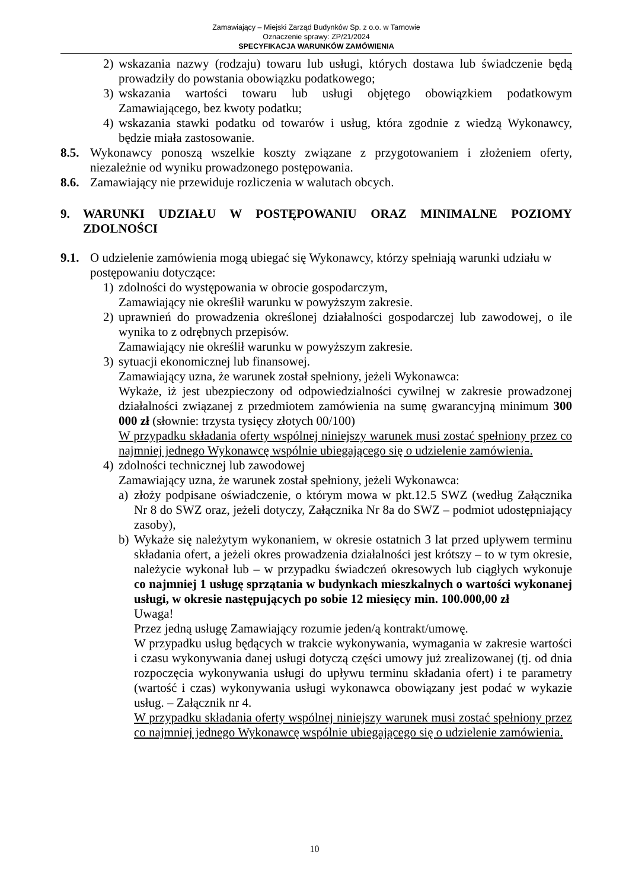Zamawiający – Miejski Zarząd Budynków Sp. z o.o. w Tarnowie
Oznaczenie sprawy: ZP/21/2024
SPECYFIKACJA WARUNKÓW ZAMÓWIENIA
2) wskazania nazwy (rodzaju) towaru lub usługi, których dostawa lub świadczenie będą prowadziły do powstania obowiązku podatkowego;
3) wskazania wartości towaru lub usługi objętego obowiązkiem podatkowym Zamawiającego, bez kwoty podatku;
4) wskazania stawki podatku od towarów i usług, która zgodnie z wiedzą Wykonawcy, będzie miała zastosowanie.
8.5.
Wykonawcy ponoszą wszelkie koszty związane z przygotowaniem i złożeniem oferty, niezależnie od wyniku prowadzonego postępowania.
8.6.
Zamawiający nie przewiduje rozliczenia w walutach obcych.
9. WARUNKI UDZIAŁU W POSTĘPOWANIU ORAZ MINIMALNE POZIOMY ZDOLNOŚCI
9.1.
O udzielenie zamówienia mogą ubiegać się Wykonawcy, którzy spełniają warunki udziału w postępowaniu dotyczące:
1) zdolności do występowania w obrocie gospodarczym,
Zamawiający nie określił warunku w powyższym zakresie.
2) uprawnień do prowadzenia określonej działalności gospodarczej lub zawodowej, o ile wynika to z odrębnych przepisów.
Zamawiający nie określił warunku w powyższym zakresie.
3) sytuacji ekonomicznej lub finansowej.
Zamawiający uzna, że warunek został spełniony, jeżeli Wykonawca:
Wykaże, iż jest ubezpieczony od odpowiedzialności cywilnej w zakresie prowadzonej działalności związanej z przedmiotem zamówienia na sumę gwarancyjną minimum 300 000 zł (słownie: trzysta tysięcy złotych 00/100)
W przypadku składania oferty wspólnej niniejszy warunek musi zostać spełniony przez co najmniej jednego Wykonawcę wspólnie ubiegającego się o udzielenie zamówienia.
4) zdolności technicznej lub zawodowej
Zamawiający uzna, że warunek został spełniony, jeżeli Wykonawca:
a) złoży podpisane oświadczenie, o którym mowa w pkt.12.5 SWZ (według Załącznika Nr 8 do SWZ oraz, jeżeli dotyczy, Załącznika Nr 8a do SWZ – podmiot udostępniający zasoby),
b) Wykaże się należytym wykonaniem, w okresie ostatnich 3 lat przed upływem terminu składania ofert, a jeżeli okres prowadzenia działalności jest krótszy – to w tym okresie, należycie wykonał lub – w przypadku świadczeń okresowych lub ciągłych wykonuje co najmniej 1 usługę sprzątania w budynkach mieszkalnych o wartości wykonanej usługi, w okresie następujących po sobie 12 miesięcy min. 100.000,00 zł
Uwaga!
Przez jedną usługę Zamawiający rozumie jeden/ą kontrakt/umowę.
W przypadku usług będących w trakcie wykonywania, wymagania w zakresie wartości i czasu wykonywania danej usługi dotyczą części umowy już zrealizowanej (tj. od dnia rozpoczęcia wykonywania usługi do upływu terminu składania ofert) i te parametry (wartość i czas) wykonywania usługi wykonawca obowiązany jest podać w wykazie usług. – Załącznik nr 4.
W przypadku składania oferty wspólnej niniejszy warunek musi zostać spełniony przez co najmniej jednego Wykonawcę wspólnie ubiegającego się o udzielenie zamówienia.
10